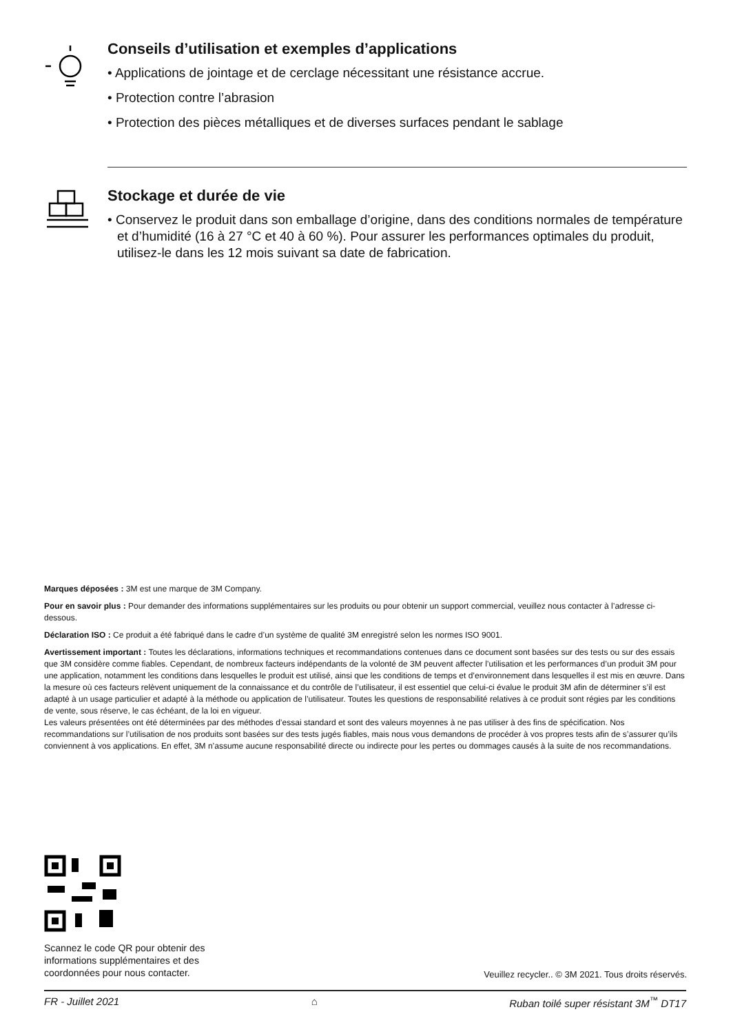Conseils d’utilisation et exemples d’applications
• Applications de jointage et de cerclage nécessitant une résistance accrue.
• Protection contre l’abrasion
• Protection des pièces métalliques et de diverses surfaces pendant le sablage
Stockage et durée de vie
• Conservez le produit dans son emballage d’origine, dans des conditions normales de température et d’humidité (16 à 27 °C et 40 à 60 %). Pour assurer les performances optimales du produit, utilisez-le dans les 12 mois suivant sa date de fabrication.
Marques déposées : 3M est une marque de 3M Company.
Pour en savoir plus : Pour demander des informations supplémentaires sur les produits ou pour obtenir un support commercial, veuillez nous contacter à l’adresse ci-dessous.
Déclaration ISO : Ce produit a été fabriqué dans le cadre d’un système de qualité 3M enregistré selon les normes ISO 9001.
Avertissement important : Toutes les déclarations, informations techniques et recommandations contenues dans ce document sont basées sur des tests ou sur des essais que 3M considère comme fiables. Cependant, de nombreux facteurs indépendants de la volonté de 3M peuvent affecter l’utilisation et les performances d’un produit 3M pour une application, notamment les conditions dans lesquelles le produit est utilisé, ainsi que les conditions de temps et d’environnement dans lesquelles il est mis en œuvre. Dans la mesure où ces facteurs relèvent uniquement de la connaissance et du contrôle de l’utilisateur, il est essentiel que celui-ci évalue le produit 3M afin de déterminer s’il est adapté à un usage particulier et adapté à la méthode ou application de l’utilisateur. Toutes les questions de responsabilité relatives à ce produit sont régies par les conditions de vente, sous réserve, le cas échéant, de la loi en vigueur.
Les valeurs présentées ont été déterminées par des méthodes d’essai standard et sont des valeurs moyennes à ne pas utiliser à des fins de spécification. Nos recommandations sur l’utilisation de nos produits sont basées sur des tests jugés fiables, mais nous vous demandons de procéder à vos propres tests afin de s’assurer qu’ils conviennent à vos applications. En effet, 3M n’assume aucune responsabilité directe ou indirecte pour les pertes ou dommages causés à la suite de nos recommandations.
Scannez le code QR pour obtenir des
informations supplémentaires et des
coordonnées pour nous contacter.
Veuillez recycler.. © 3M 2021. Tous droits réservés.
FR - Juillet 2021 ⌂ Ruban toilé super résistant 3M<sup>™</sup> DT17